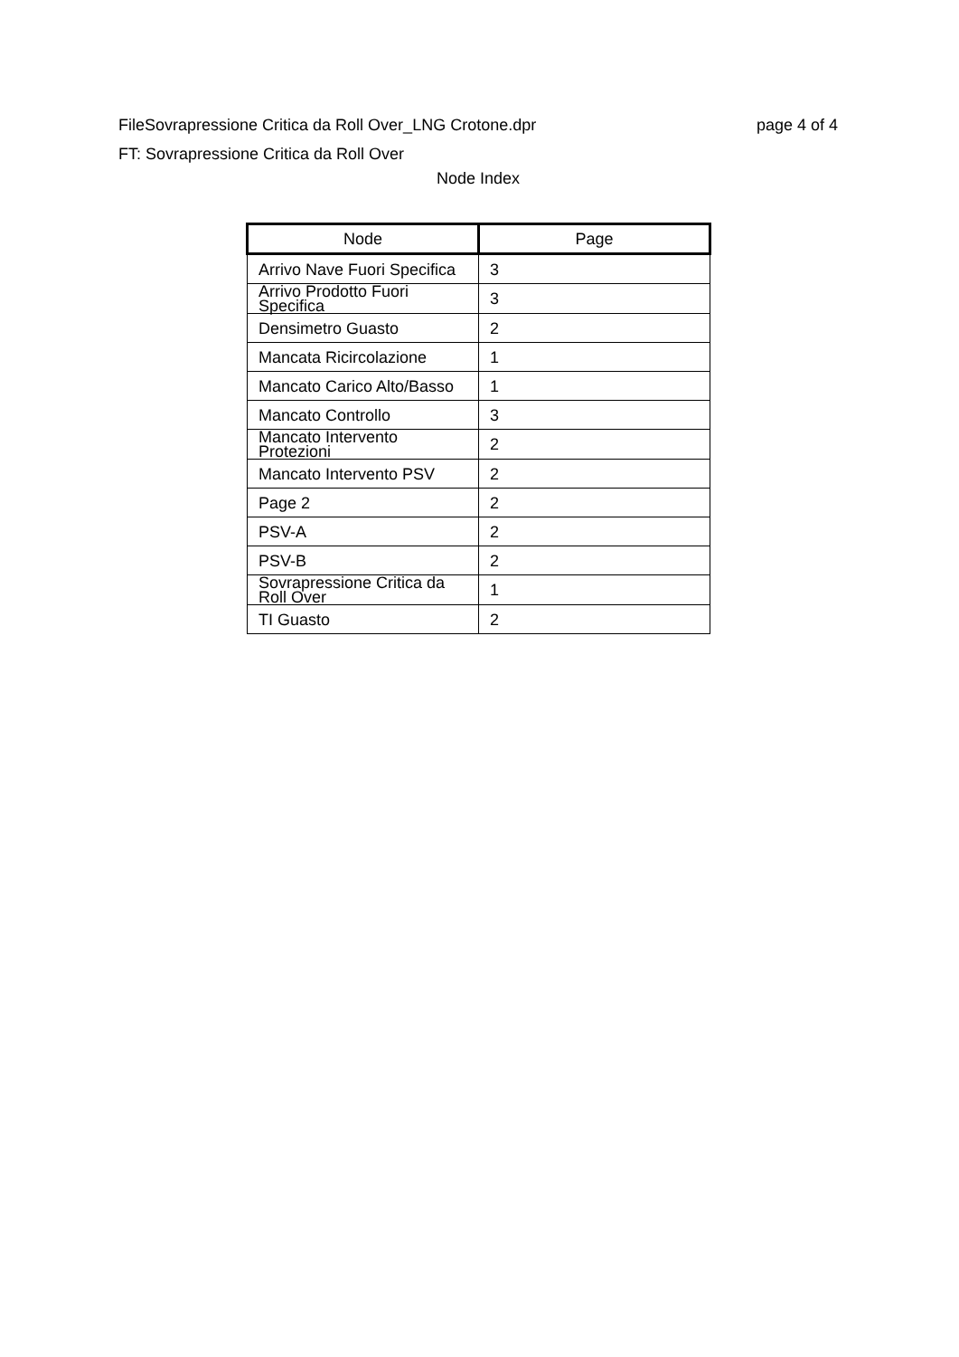FileSovrapressione Critica da Roll Over_LNG Crotone.dpr page 4 of 4
FT: Sovrapressione Critica da Roll Over
Node Index
| Node | Page |
| --- | --- |
| Arrivo Nave Fuori Specifica | 3 |
| Arrivo Prodotto Fuori Specifica | 3 |
| Densimetro Guasto | 2 |
| Mancata Ricircolazione | 1 |
| Mancato Carico Alto/Basso | 1 |
| Mancato Controllo | 3 |
| Mancato Intervento Protezioni | 2 |
| Mancato Intervento PSV | 2 |
| Page 2 | 2 |
| PSV-A | 2 |
| PSV-B | 2 |
| Sovrapressione Critica da Roll Over | 1 |
| TI Guasto | 2 |